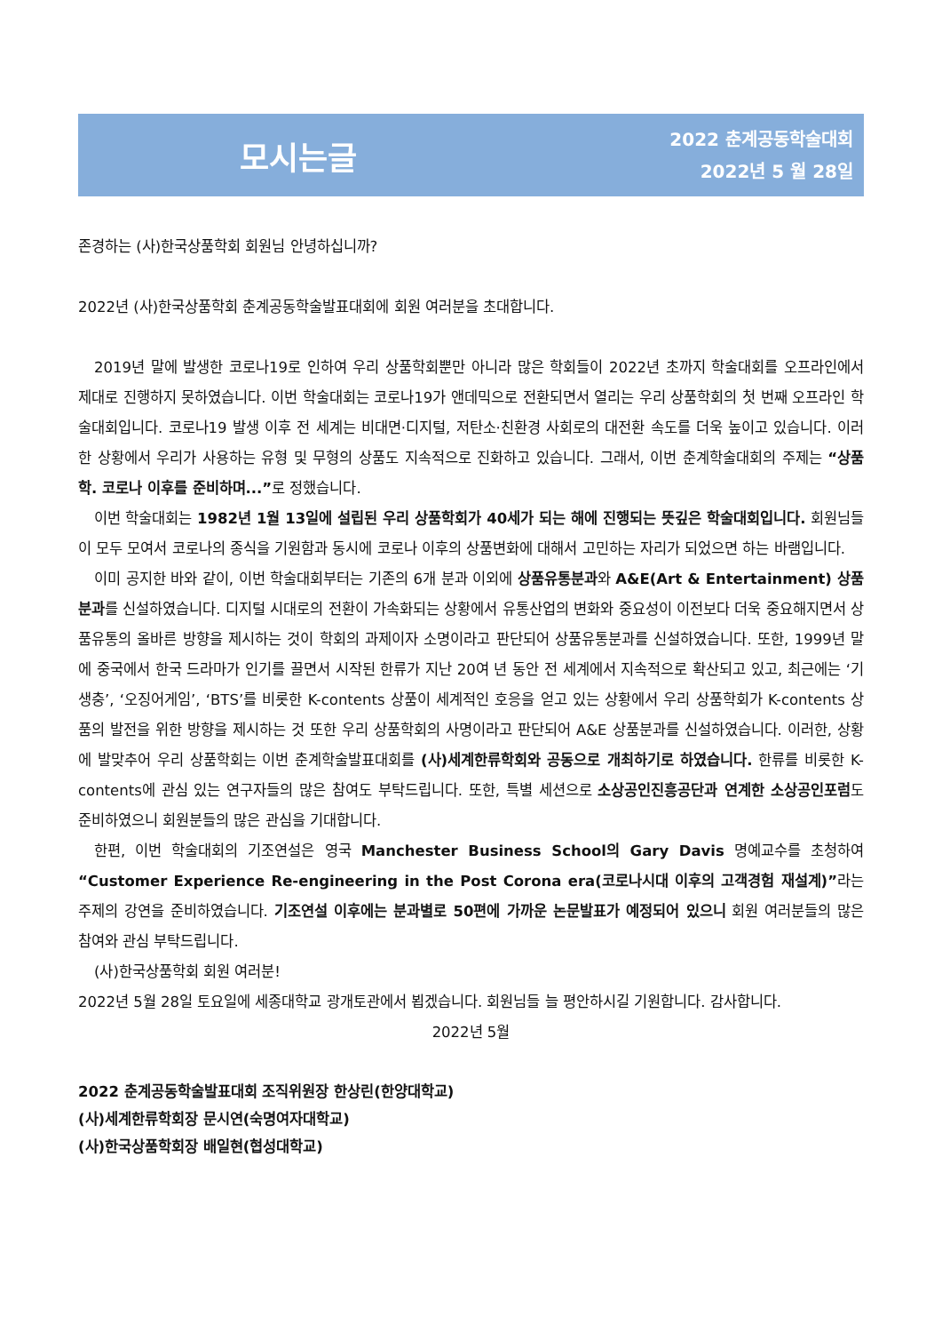모시는글
2022 춘계공동학술대회
2022년 5 월 28일
존경하는 (사)한국상품학회 회원님 안녕하십니까?
2022년 (사)한국상품학회 춘계공동학술발표대회에 회원 여러분을 초대합니다.
2019년 말에 발생한 코로나19로 인하여 우리 상품학회뿐만 아니라 많은 학회들이 2022년 초까지 학술대회를 오프라인에서 제대로 진행하지 못하였습니다. 이번 학술대회는 코로나19가 앤데믹으로 전환되면서 열리는 우리 상품학회의 첫 번째 오프라인 학술대회입니다. 코로나19 발생 이후 전 세계는 비대면·디지털, 저탄소·친환경 사회로의 대전환 속도를 더욱 높이고 있습니다. 이러한 상황에서 우리가 사용하는 유형 및 무형의 상품도 지속적으로 진화하고 있습니다. 그래서, 이번 춘계학술대회의 주제는 “상품학. 코로나 이후를 준비하며...”로 정했습니다.
이번 학술대회는 1982년 1월 13일에 설립된 우리 상품학회가 40세가 되는 해에 진행되는 뜻깊은 학술대회입니다. 회원님들이 모두 모여서 코로나의 종식을 기원함과 동시에 코로나 이후의 상품변화에 대해서 고민하는 자리가 되었으면 하는 바램입니다.
이미 공지한 바와 같이, 이번 학술대회부터는 기존의 6개 분과 이외에 상품유통분과와 A&E(Art & Entertainment) 상품분과를 신설하였습니다. 디지털 시대로의 전환이 가속화되는 상황에서 유통산업의 변화와 중요성이 이전보다 더욱 중요해지면서 상품유통의 올바른 방향을 제시하는 것이 학회의 과제이자 소명이라고 판단되어 상품유통분과를 신설하였습니다. 또한, 1999년 말에 중국에서 한국 드라마가 인기를 끌면서 시작된 한류가 지난 20여 년 동안 전 세계에서 지속적으로 확산되고 있고, 최근에는 ‘기생충’, ‘오징어게임’, ‘BTS’를 비롯한 K-contents 상품이 세계적인 호응을 얻고 있는 상황에서 우리 상품학회가 K-contents 상품의 발전을 위한 방향을 제시하는 것 또한 우리 상품학회의 사명이라고 판단되어 A&E 상품분과를 신설하였습니다. 이러한, 상황에 발맞추어 우리 상품학회는 이번 춘계학술발표대회를 (사)세계한류학회와 공동으로 개최하기로 하였습니다. 한류를 비롯한 K-contents에 관심 있는 연구자들의 많은 참여도 부탁드립니다. 또한, 특별 세션으로 소상공인진흥공단과 연계한 소상공인포럼도 준비하였으니 회원분들의 많은 관심을 기대합니다.
한편, 이번 학술대회의 기조연설은 영국 Manchester Business School의 Gary Davis 명예교수를 초청하여 “Customer Experience Re-engineering in the Post Corona era(코로나시대 이후의 고객경험 재설계)”라는 주제의 강연을 준비하였습니다. 기조연설 이후에는 분과별로 50편에 가까운 논문발표가 예정되어 있으니 회원 여러분들의 많은 참여와 관심 부탁드립니다.
(사)한국상품학회 회원 여러분!
2022년 5월 28일 토요일에 세종대학교 광개토관에서 뵙겠습니다. 회원님들 늘 평안하시길 기원합니다. 감사합니다.
2022년 5월
2022 춘계공동학술발표대회 조직위원장 한상린(한양대학교)
(사)세계한류학회장 문시연(숙명여자대학교)
(사)한국상품학회장 배일현(협성대학교)